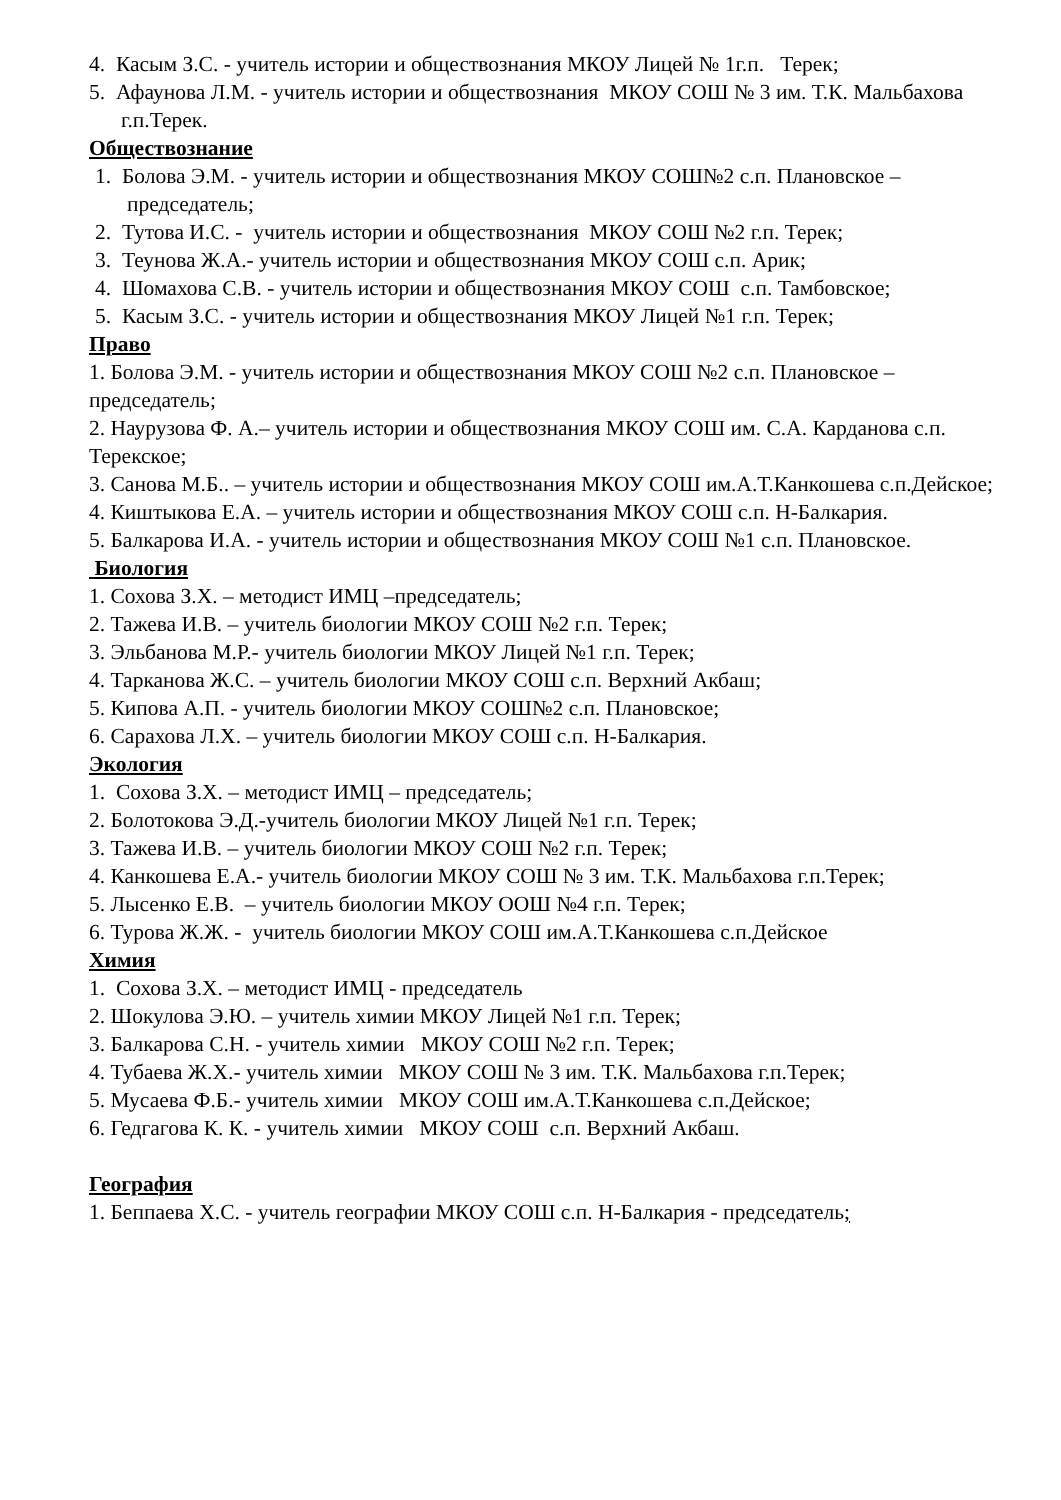4. Касым З.С. - учитель истории и обществознания МКОУ Лицей № 1г.п. Терек;
5. Афаунова Л.М. - учитель истории и обществознания МКОУ СОШ № 3 им. Т.К. Мальбахова г.п.Терек.
Обществознание
1. Болова Э.М. - учитель истории и обществознания МКОУ СОШ№2 с.п. Плановское – председатель;
2. Тутова И.С. - учитель истории и обществознания МКОУ СОШ №2 г.п. Терек;
3. Теунова Ж.А.- учитель истории и обществознания МКОУ СОШ с.п. Арик;
4. Шомахова С.В. - учитель истории и обществознания МКОУ СОШ с.п. Тамбовское;
5. Касым З.С. - учитель истории и обществознания МКОУ Лицей №1 г.п. Терек;
Право
1. Болова Э.М. - учитель истории и обществознания МКОУ СОШ №2 с.п. Плановское – председатель;
2. Наурузова Ф. А.– учитель истории и обществознания МКОУ СОШ им. С.А. Карданова с.п. Терекское;
3. Санова М.Б.. – учитель истории и обществознания МКОУ СОШ им.А.Т.Канкошева с.п.Дейское;
4. Киштыкова Е.А. – учитель истории и обществознания МКОУ СОШ с.п. Н-Балкария.
5. Балкарова И.А. - учитель истории и обществознания МКОУ СОШ №1 с.п. Плановское.
Биология
1. Сохова З.Х. – методист ИМЦ –председатель;
2. Тажева И.В. – учитель биологии МКОУ СОШ №2 г.п. Терек;
3. Эльбанова М.Р.- учитель биологии МКОУ Лицей №1 г.п. Терек;
4. Тарканова Ж.С. – учитель биологии МКОУ СОШ с.п. Верхний Акбаш;
5. Кипова А.П. - учитель биологии МКОУ СОШ№2 с.п. Плановское;
6. Сарахова Л.Х. – учитель биологии МКОУ СОШ с.п. Н-Балкария.
Экология
1. Сохова З.Х. – методист ИМЦ – председатель;
2. Болотокова Э.Д.-учитель биологии МКОУ Лицей №1 г.п. Терек;
3. Тажева И.В. – учитель биологии МКОУ СОШ №2 г.п. Терек;
4. Канкошева Е.А.- учитель биологии МКОУ СОШ № 3 им. Т.К. Мальбахова г.п.Терек;
5. Лысенко Е.В. – учитель биологии МКОУ ООШ №4 г.п. Терек;
6. Турова Ж.Ж. - учитель биологии МКОУ СОШ им.А.Т.Канкошева с.п.Дейское
Химия
1. Сохова З.Х. – методист ИМЦ - председатель
2. Шокулова Э.Ю. – учитель химии МКОУ Лицей №1 г.п. Терек;
3. Балкарова С.Н. - учитель химии МКОУ СОШ №2 г.п. Терек;
4. Тубаева Ж.Х.- учитель химии МКОУ СОШ № 3 им. Т.К. Мальбахова г.п.Терек;
5. Мусаева Ф.Б.- учитель химии МКОУ СОШ им.А.Т.Канкошева с.п.Дейское;
6. Гедгагова К. К. - учитель химии МКОУ СОШ с.п. Верхний Акбаш.
География
1. Беппаева Х.С. - учитель географии МКОУ СОШ с.п. Н-Балкария - председатель;